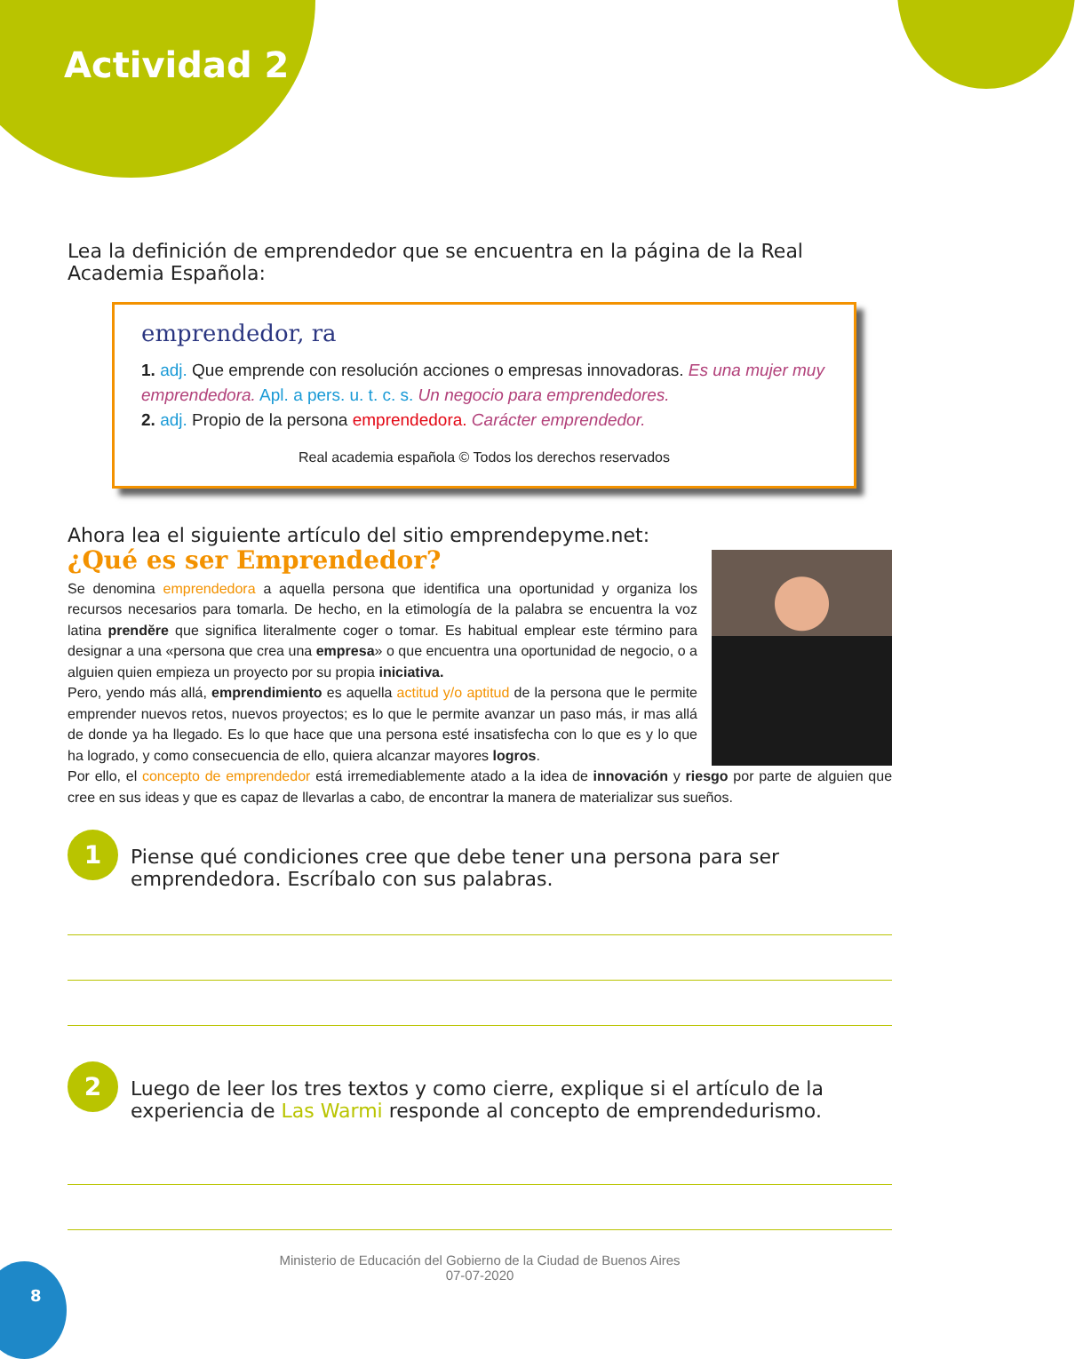Actividad 2
Lea la definición de emprendedor que se encuentra en la página de la Real Academia Española:
emprendedor, ra
1. adj. Que emprende con resolución acciones o empresas innovadoras. Es una mujer muy emprendedora. Apl. a pers. u. t. c. s. Un negocio para emprendedores.
2. adj. Propio de la persona emprendedora. Carácter emprendedor.
Real academia española © Todos los derechos reservados
Ahora lea el siguiente artículo del sitio emprendepyme.net:
¿Qué es ser Emprendedor?
Se denomina emprendedora a aquella persona que identifica una oportunidad y organiza los recursos necesarios para tomarla. De hecho, en la etimología de la palabra se encuentra la voz latina prendĕre que significa literalmente coger o tomar. Es habitual emplear este término para designar a una «persona que crea una empresa» o que encuentra una oportunidad de negocio, o a alguien quien empieza un proyecto por su propia iniciativa.
Pero, yendo más allá, emprendimiento es aquella actitud y/o aptitud de la persona que le permite emprender nuevos retos, nuevos proyectos; es lo que le permite avanzar un paso más, ir mas allá de donde ya ha llegado. Es lo que hace que una persona esté insatisfecha con lo que es y lo que ha logrado, y como consecuencia de ello, quiera alcanzar mayores logros.
Por ello, el concepto de emprendedor está irremediablemente atado a la idea de innovación y riesgo por parte de alguien que cree en sus ideas y que es capaz de llevarlas a cabo, de encontrar la manera de materializar sus sueños.
1
Piense qué condiciones cree que debe tener una persona para ser emprendedora. Escríbalo con sus palabras.
2
Luego de leer los tres textos y como cierre, explique si el artículo de la experiencia de Las Warmi responde al concepto de emprendedurismo.
Ministerio de Educación del Gobierno de la Ciudad de Buenos Aires
07-07-2020
8